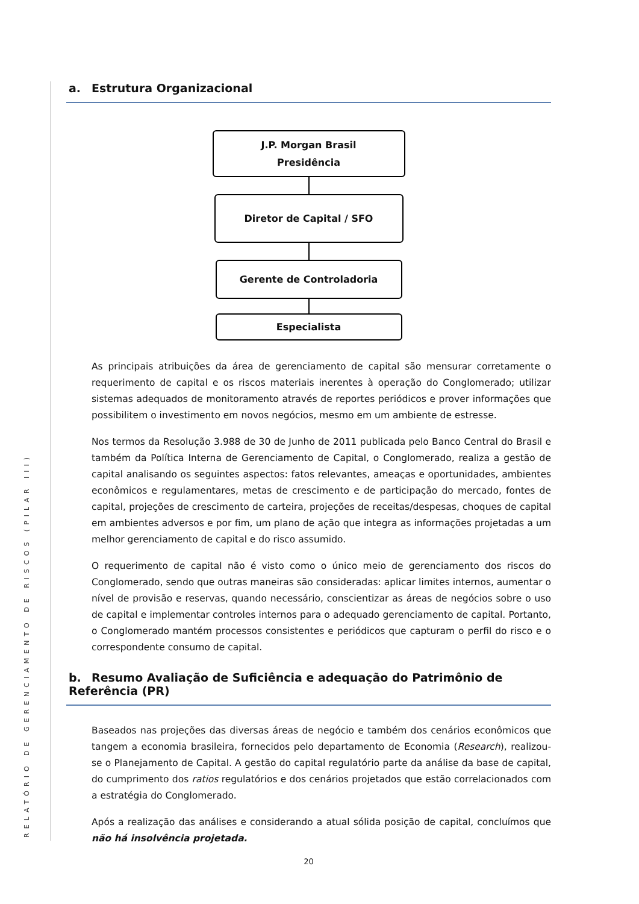RELATÓRIO DE GERENCIAMENTO DE RISCOS (PILAR III)
a. Estrutura Organizacional
J.P. Morgan Brasil
Presidência
Diretor de Capital / SFO
Gerente de Controladoria
Especialista
As principais atribuições da área de gerenciamento de capital são mensurar corretamente o requerimento de capital e os riscos materiais inerentes à operação do Conglomerado; utilizar sistemas adequados de monitoramento através de reportes periódicos e prover informações que possibilitem o investimento em novos negócios, mesmo em um ambiente de estresse.
Nos termos da Resolução 3.988 de 30 de Junho de 2011 publicada pelo Banco Central do Brasil e também da Política Interna de Gerenciamento de Capital, o Conglomerado, realiza a gestão de capital analisando os seguintes aspectos: fatos relevantes, ameaças e oportunidades, ambientes econômicos e regulamentares, metas de crescimento e de participação do mercado, fontes de capital, projeções de crescimento de carteira, projeções de receitas/despesas, choques de capital em ambientes adversos e por fim, um plano de ação que integra as informações projetadas a um melhor gerenciamento de capital e do risco assumido.
O requerimento de capital não é visto como o único meio de gerenciamento dos riscos do Conglomerado, sendo que outras maneiras são consideradas: aplicar limites internos, aumentar o nível de provisão e reservas, quando necessário, conscientizar as áreas de negócios sobre o uso de capital e implementar controles internos para o adequado gerenciamento de capital. Portanto, o Conglomerado mantém processos consistentes e periódicos que capturam o perfil do risco e o correspondente consumo de capital.
b. Resumo Avaliação de Suficiência e adequação do Patrimônio de Referência (PR)
Baseados nas projeções das diversas áreas de negócio e também dos cenários econômicos que tangem a economia brasileira, fornecidos pelo departamento de Economia (Research), realizou-se o Planejamento de Capital. A gestão do capital regulatório parte da análise da base de capital, do cumprimento dos ratios regulatórios e dos cenários projetados que estão correlacionados com a estratégia do Conglomerado.
Após a realização das análises e considerando a atual sólida posição de capital, concluímos que não há insolvência projetada.
20